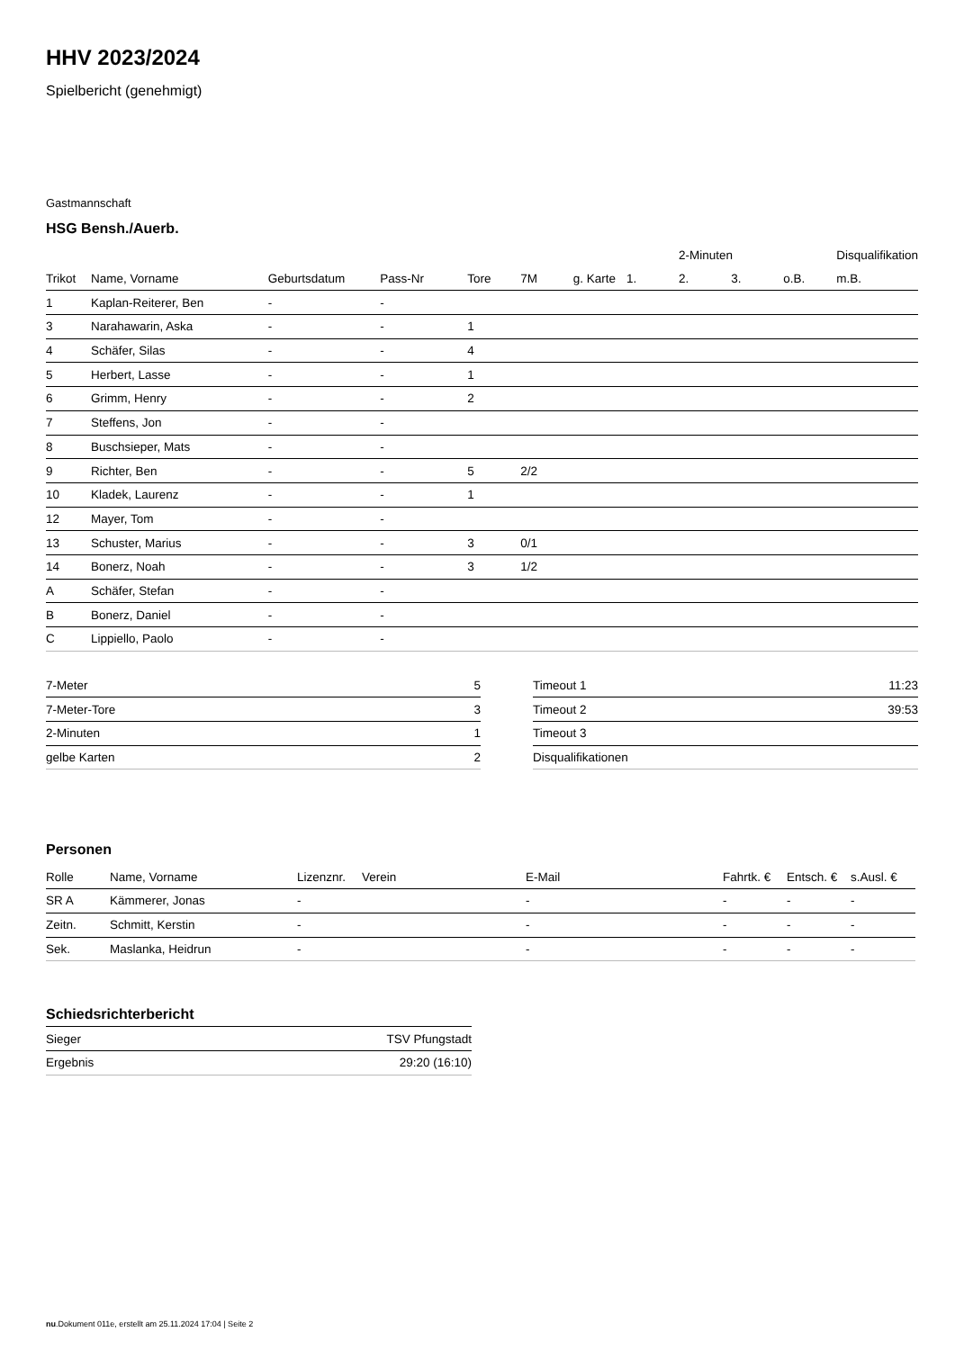HHV 2023/2024
Spielbericht (genehmigt)
Gastmannschaft
HSG Bensh./Auerb.
| | | | | | | | | 2-Minuten | | | Disqualifikation |
| --- | --- | --- | --- | --- | --- | --- | --- | --- | --- | --- | --- |
| Trikot | Name, Vorname | Geburtsdatum | Pass-Nr | Tore | 7M | g. Karte | 1. | 2. | 3. | o.B. | m.B. |
| 1 | Kaplan-Reiterer, Ben | - | - | | | | | | | | |
| 3 | Narahawarin, Aska | - | - | 1 | | | | | | | |
| 4 | Schäfer, Silas | - | - | 4 | | | | | | | |
| 5 | Herbert, Lasse | - | - | 1 | | | | | | | |
| 6 | Grimm, Henry | - | - | 2 | | | | | | | |
| 7 | Steffens, Jon | - | - | | | | | | | | |
| 8 | Buschsieper, Mats | - | - | | | | | | | | |
| 9 | Richter, Ben | - | - | 5 | 2/2 | | | | | | |
| 10 | Kladek, Laurenz | - | - | 1 | | | | | | | |
| 12 | Mayer, Tom | - | - | | | | | | | | |
| 13 | Schuster, Marius | - | - | 3 | 0/1 | | | | | | |
| 14 | Bonerz, Noah | - | - | 3 | 1/2 | | | | | | |
| A | Schäfer, Stefan | - | - | | | | | | | | |
| B | Bonerz, Daniel | - | - | | | | | | | | |
| C | Lippiello, Paolo | - | - | | | | | | | | |
| 7-Meter | 5 |
| 7-Meter-Tore | 3 |
| 2-Minuten | 1 |
| gelbe Karten | 2 |
| Timeout 1 | 11:23 |
| Timeout 2 | 39:53 |
| Timeout 3 | |
| Disqualifikationen | |
Personen
| Rolle | Name, Vorname | Lizenznr. | Verein | E-Mail | Fahrtk. € | Entsch. € | s.Ausl. € |
| --- | --- | --- | --- | --- | --- | --- | --- |
| SR A | Kämmerer, Jonas | - | | - | - | - | - |
| Zeitn. | Schmitt, Kerstin | - | | - | - | - | - |
| Sek. | Maslanka, Heidrun | - | | - | - | - | - |
Schiedsrichterbericht
| Sieger | TSV Pfungstadt |
| Ergebnis | 29:20 (16:10) |
nu.Dokument 011e, erstellt am 25.11.2024 17:04 | Seite 2